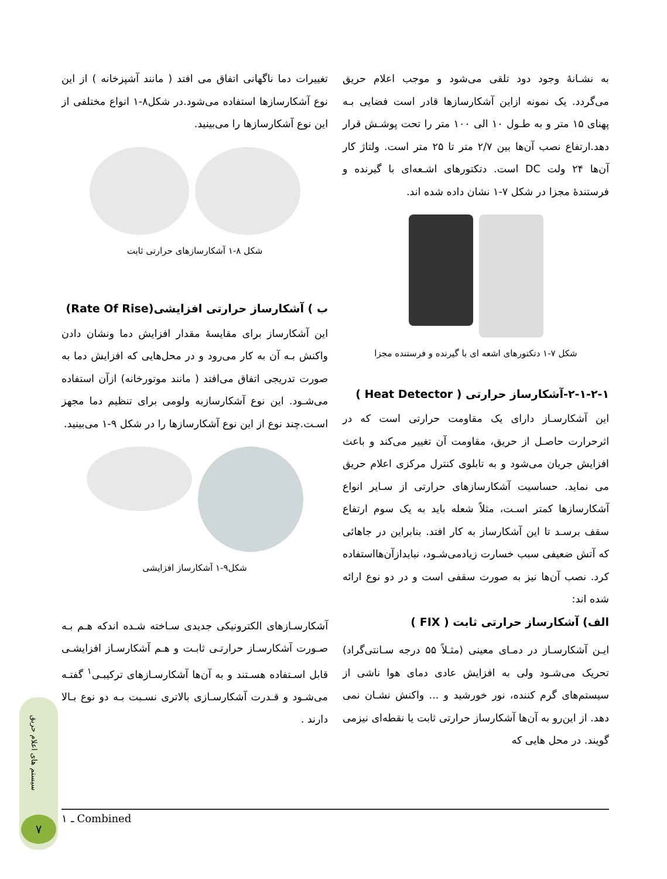به نشـانهٔ وجود دود تلقی می‌شود و موجب اعلام حریق می‌گردد. یک نمونه ازاین آشکارسازها قادر است فضایی بـه پهنای ۱۵ متر و به طـول ۱۰ الی ۱۰۰ متر را تحت پوشـش قرار دهد.ارتفاع نصب آن‌ها بین ۲/۷ متر تا ۲۵ متر است. ولتاژ کار آن‌ها ۲۴ ولت DC است. دتکتورهای اشـعه‌ای با گیرنده و فرستندهٔ مجزا در شکل ۷-۱ نشان داده شده اند.
شکل ۷-۱ دتکتورهای اشعه ای با گیرنده و فرستنده مجزا
۲-۱-۲-۱-آشکارساز حرارتی ( Heat Detector )
این آشکارسـاز دارای یک مقاومت حرارتی است که در اثرحرارت حاصـل از حریق، مقاومت آن تغییر می‌کند و باعث افزایش جریان می‌شود و به تابلوی کنترل مرکزی اعلام حریق می نماید. حساسیت آشکارسازهای حرارتی از سـایر انواع آشکارسازها کمتر اسـت، مثلاً شعله باید به یک سوم ارتفاع سقف برسـد تا این آشکارساز به کار افتد. بنابراین در جاهائی که آتش ضعیفی سبب خسارت زیادمی‌شـود، نبایدازآن‌هااستفاده کرد. نصب آن‌ها نیز به صورت سقفی است و در دو نوع ارائه شده اند:
الف) آشکارساز حرارتی ثابت ( FIX )
ایـن آشکارسـاز در دمـای معینی (مثـلاً ۵۵ درجه سـانتی‌گراد) تحریک می‌شـود ولی به افزایش عادی دمای هوا ناشی از سیستم‌های گرم کننده، نور خورشید و ... واکنش نشـان نمی دهد. از این‌رو به آن‌ها آشکارساز حرارتی ثابت یا نقطه‌ای نیزمی گویند. در محل هایی که
تغییرات دما ناگهانی اتفاق می افتد ( مانند آشپزخانه ) از این نوع آشکارسازها استفاده می‌شود.در شکل۸-۱ انواع مختلفی از این نوع آشکارسازها را می‌بینید.
شکل ۸-۱ آشکارسازهای حرارتی ثابت
ب ) آشکارساز حرارتی افزایشی(Rate Of Rise)
این آشکارساز برای مقایسهٔ مقدار افزایش دما ونشان دادن واکنش بـه آن به کار می‌رود و در محل‌هایی که افزایش دما به صورت تدریجی اتفاق می‌افتد ( مانند موتورخانه) ازآن استفاده می‌شـود. این نوع آشکارسازبه ولومی برای تنظیم دما مجهز اسـت.چند نوع از این نوع آشکارسازها را در شکل ۹-۱ می‌بینید.
شکل۹-۱ آشکارساز افزایشی
آشکارسـازهای الکترونیکی جدیدی سـاخته شـده اندکه هـم بـه صـورت آشکارسـاز حرارتـی ثابـت و هـم آشکارسـاز افزایشـی قابل اسـتفاده هسـتند و به آن‌ها آشکارسـازهای ترکیبـی<sup>۱</sup> گفتـه می‌شـود و قـدرت آشکارسـازی بالاتری نسـبت بـه دو نوع بـالا دارند .
۱ ـ Combined
سیستم های اعلام حریق
۷